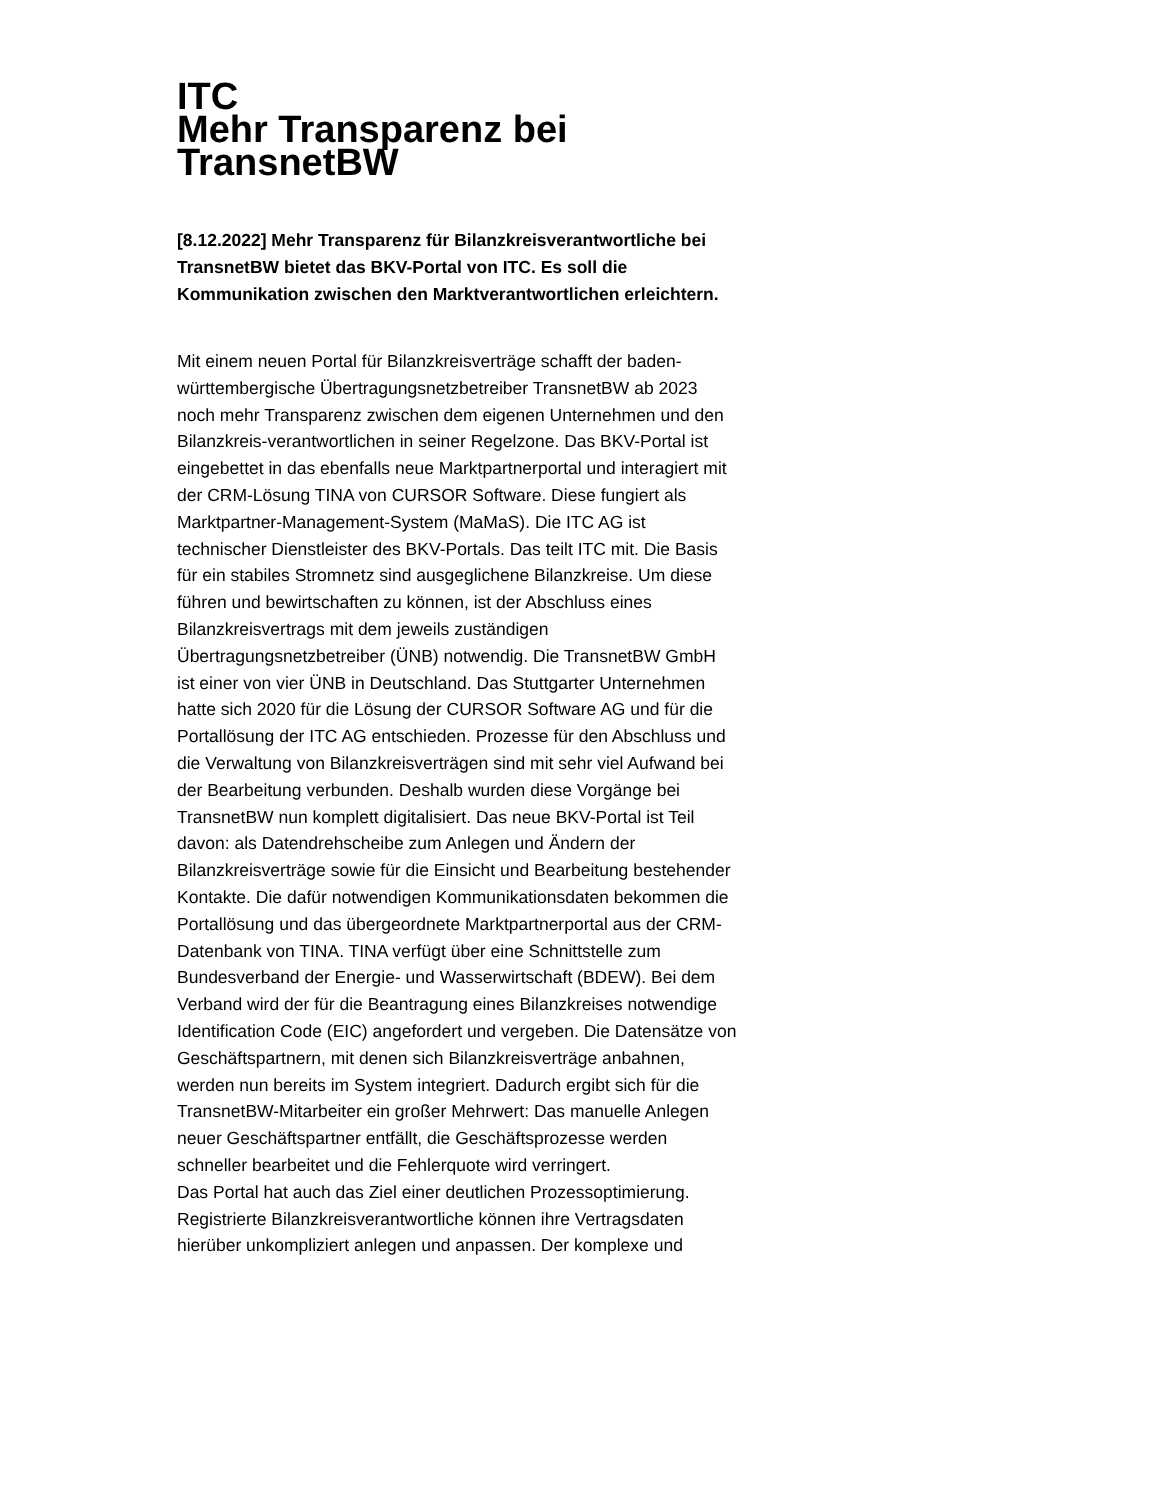ITC
Mehr Transparenz bei TransnetBW
[8.12.2022] Mehr Transparenz für Bilanzkreisverantwortliche bei TransnetBW bietet das BKV-Portal von ITC. Es soll die Kommunikation zwischen den Marktverantwortlichen erleichtern.
Mit einem neuen Portal für Bilanzkreisverträge schafft der baden-württembergische Übertragungsnetzbetreiber TransnetBW ab 2023 noch mehr Transparenz zwischen dem eigenen Unternehmen und den Bilanzkreis-verantwortlichen in seiner Regelzone. Das BKV-Portal ist eingebettet in das ebenfalls neue Marktpartnerportal und interagiert mit der CRM-Lösung TINA von CURSOR Software. Diese fungiert als Marktpartner-Management-System (MaMaS). Die ITC AG ist technischer Dienstleister des BKV-Portals. Das teilt ITC mit. Die Basis für ein stabiles Stromnetz sind ausgeglichene Bilanzkreise. Um diese führen und bewirtschaften zu können, ist der Abschluss eines Bilanzkreisvertrags mit dem jeweils zuständigen Übertragungsnetzbetreiber (ÜNB) notwendig. Die TransnetBW GmbH ist einer von vier ÜNB in Deutschland. Das Stuttgarter Unternehmen hatte sich 2020 für die Lösung der CURSOR Software AG und für die Portallösung der ITC AG entschieden. Prozesse für den Abschluss und die Verwaltung von Bilanzkreisverträgen sind mit sehr viel Aufwand bei der Bearbeitung verbunden. Deshalb wurden diese Vorgänge bei TransnetBW nun komplett digitalisiert. Das neue BKV-Portal ist Teil davon: als Datendrehscheibe zum Anlegen und Ändern der Bilanzkreisverträge sowie für die Einsicht und Bearbeitung bestehender Kontakte. Die dafür notwendigen Kommunikationsdaten bekommen die Portallösung und das übergeordnete Marktpartnerportal aus der CRM-Datenbank von TINA. TINA verfügt über eine Schnittstelle zum Bundesverband der Energie- und Wasserwirtschaft (BDEW). Bei dem Verband wird der für die Beantragung eines Bilanzkreises notwendige Identification Code (EIC) angefordert und vergeben. Die Datensätze von Geschäftspartnern, mit denen sich Bilanzkreisverträge anbahnen, werden nun bereits im System integriert. Dadurch ergibt sich für die TransnetBW-Mitarbeiter ein großer Mehrwert: Das manuelle Anlegen neuer Geschäftspartner entfällt, die Geschäftsprozesse werden schneller bearbeitet und die Fehlerquote wird verringert.
Das Portal hat auch das Ziel einer deutlichen Prozessoptimierung. Registrierte Bilanzkreisverantwortliche können ihre Vertragsdaten hierüber unkompliziert anlegen und anpassen. Der komplexe und